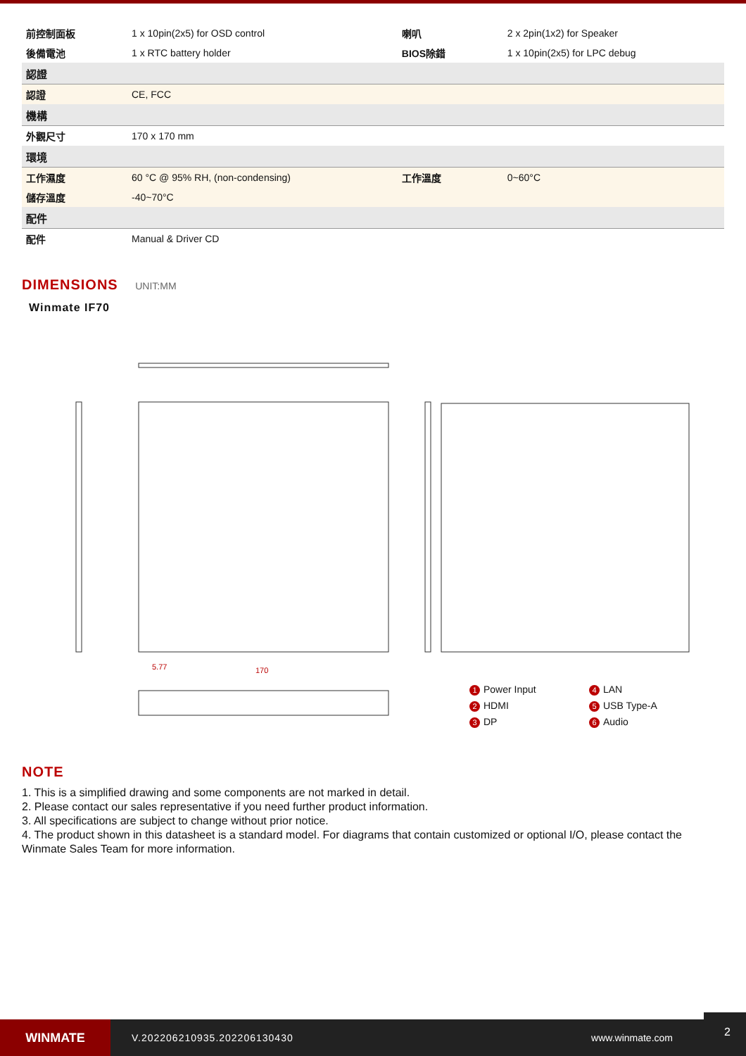| 前控制面板 | 1 x 10pin(2x5) for OSD control | 喇叭 | 2 x 2pin(1x2) for Speaker |
| 後備電池 | 1 x RTC battery holder | BIOS除錯 | 1 x 10pin(2x5) for LPC debug |
| 認證 | | | |
| 認證 | CE, FCC | | |
| 機構 | | | |
| 外觀尺寸 | 170 x 170 mm | | |
| 環境 | | | |
| 工作濕度 | 60 °C @ 95% RH, (non-condensing) | 工作溫度 | 0~60°C |
| 儲存溫度 | -40~70°C | | |
| 配件 | | | |
| 配件 | Manual & Driver CD | | |
DIMENSIONS UNIT:MM
Winmate IF70
5.77
170
1 Power Input
4 LAN
2 HDMI
5 USB Type-A
3 DP
6 Audio
NOTE
1. This is a simplified drawing and some components are not marked in detail.
2. Please contact our sales representative if you need further product information.
3. All specifications are subject to change without prior notice.
4. The product shown in this datasheet is a standard model. For diagrams that contain customized or optional I/O, please contact the Winmate Sales Team for more information.
WINMATE
V.202206210935.202206130430 www.winmate.com
2